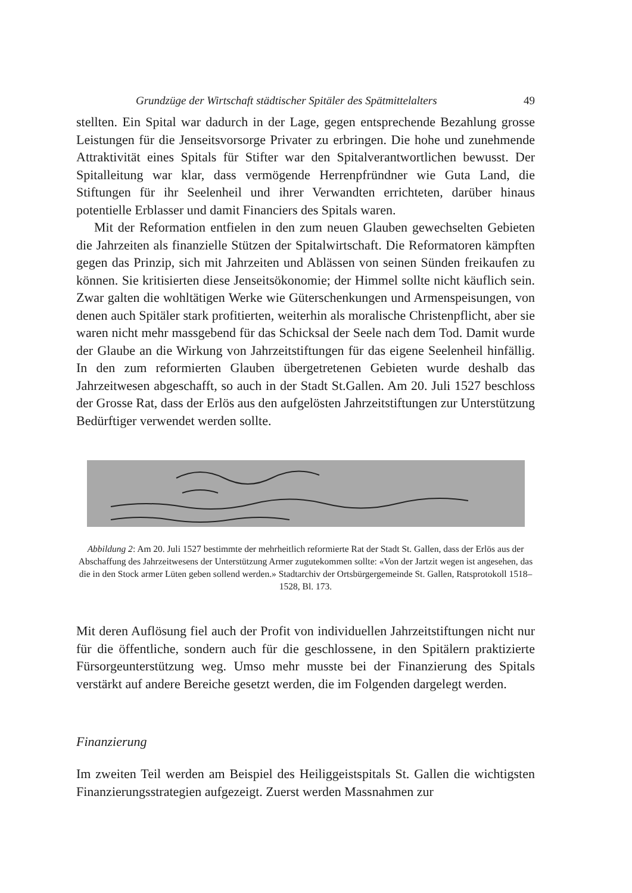Grundzüge der Wirtschaft städtischer Spitäler des Spätmittelalters 49
stellten. Ein Spital war dadurch in der Lage, gegen entsprechende Bezahlung grosse Leistungen für die Jenseitsvorsorge Privater zu erbringen. Die hohe und zunehmende Attraktivität eines Spitals für Stifter war den Spitalverantwortlichen bewusst. Der Spitalleitung war klar, dass vermögende Herrenpfründner wie Guta Land, die Stiftungen für ihr Seelenheil und ihrer Verwandten errichteten, darüber hinaus potentielle Erblasser und damit Financiers des Spitals waren.
Mit der Reformation entfielen in den zum neuen Glauben gewechselten Gebieten die Jahrzeiten als finanzielle Stützen der Spitalwirtschaft. Die Reformatoren kämpften gegen das Prinzip, sich mit Jahrzeiten und Ablässen von seinen Sünden freikaufen zu können. Sie kritisierten diese Jenseitsökonomie; der Himmel sollte nicht käuflich sein. Zwar galten die wohltätigen Werke wie Güterschenkungen und Armenspeisungen, von denen auch Spitäler stark profitierten, weiterhin als moralische Christenpflicht, aber sie waren nicht mehr massgebend für das Schicksal der Seele nach dem Tod. Damit wurde der Glaube an die Wirkung von Jahrzeitstiftungen für das eigene Seelenheil hinfällig. In den zum reformierten Glauben übergetretenen Gebieten wurde deshalb das Jahrzeitwesen abgeschafft, so auch in der Stadt St.Gallen. Am 20. Juli 1527 beschloss der Grosse Rat, dass der Erlös aus den aufgelösten Jahrzeitstiftungen zur Unterstützung Bedürftiger verwendet werden sollte.
Abbildung 2: Am 20. Juli 1527 bestimmte der mehrheitlich reformierte Rat der Stadt St. Gallen, dass der Erlös aus der Abschaffung des Jahrzeitwesens der Unterstützung Armer zugutekommen sollte: «Von der Jartzit wegen ist angesehen, das die in den Stock armer Lüten geben sollend werden.» Stadtarchiv der Ortsbürgergemeinde St. Gallen, Ratsprotokoll 1518–1528, Bl. 173.
Mit deren Auflösung fiel auch der Profit von individuellen Jahrzeitstiftungen nicht nur für die öffentliche, sondern auch für die geschlossene, in den Spitälern praktizierte Fürsorgeunterstützung weg. Umso mehr musste bei der Finanzierung des Spitals verstärkt auf andere Bereiche gesetzt werden, die im Folgenden dargelegt werden.
Finanzierung
Im zweiten Teil werden am Beispiel des Heiliggeistspitals St. Gallen die wichtigsten Finanzierungsstrategien aufgezeigt. Zuerst werden Massnahmen zur